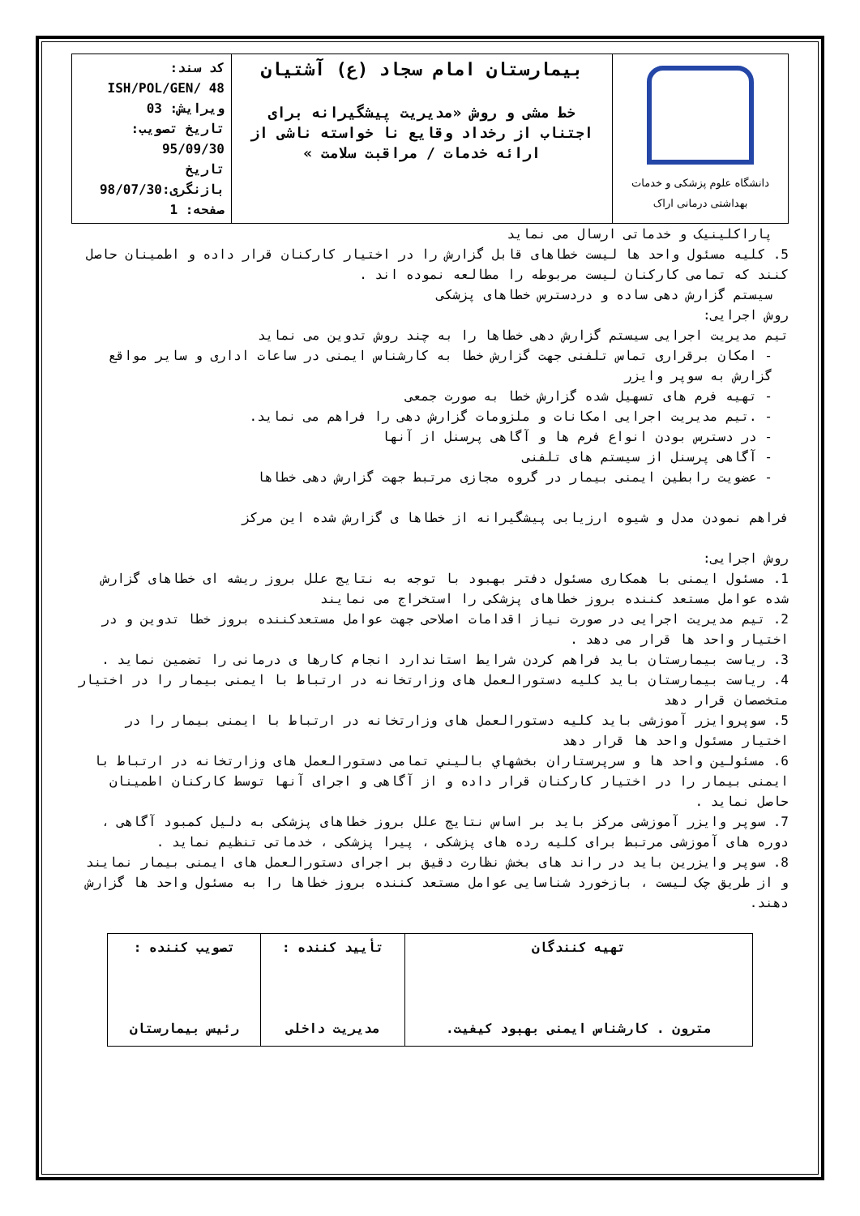| دانشگاه علوم پزشکی و خدمات بهداشتی درمانی اراک | بیمارستان امام سجاد (ع) آشتیان خط مشی و روش «مدیریت پیشگیرانه برای اجتناب از رخداد وقایع نا خواسته ناشی از ارائه خدمات / مراقبت سلامت » | کد سند: ISH/POL/GEN/ 48 ویرایش: 03 تاریخ تصویب: 95/09/30 تاریخ بازنگری:98/07/30 صفحه: 1 |
پاراکلینیک و خدماتی ارسال می نماید
5. کلیه مسئول واحد ها لیست خطاهای قابل گزارش را در اختیار کارکنان قرار داده و اطمینان حاصل کنند که تمامی کارکنان لیست مربوطه را مطالعه نموده اند .
سیستم گزارش دهی ساده و دردسترس خطاهای پزشکی
روش اجرایی:
تیم مدیریت اجرایی سیستم گزارش دهی خطاها را به چند روش تدوین می نماید
- امکان برقراری تماس تلفنی جهت گزارش خطا به کارشناس ایمنی در ساعات اداری و سایر مواقع گزارش به سوپر وایزر
- تهیه فرم های تسهیل شده گزارش خطا به صورت جمعی
- .تیم مدیریت اجرایی امکانات و ملزومات گزارش دهی را فراهم می نماید.
- در دسترس بودن انواع فرم ها و آگاهی پرسنل از آنها
- آگاهی پرسنل از سیستم های تلفنی
- عضویت رابطین ایمنی بیمار در گروه مجازی مرتبط جهت گزارش دهی خطاها
فراهم نمودن مدل و شیوه ارزیابی پیشگیرانه از خطاها ی گزارش شده این مرکز
روش اجرایی:
1. مسئول ایمنی با همکاری مسئول دفتر بهبود با توجه به نتایج علل بروز ریشه ای خطاهای گزارش شده عوامل مستعد کننده بروز خطاهای پزشکی را استخراج می نمایند
2. تیم مدیریت اجرایی در صورت نیاز اقدامات اصلاحی جهت عوامل مستعدکننده بروز خطا تدوین و در اختیار واحد ها قرار می دهد .
3. ریاست بیمارستان باید فراهم کردن شرایط استاندارد انجام کارها ی درمانی را تضمین نماید .
4. ریاست بیمارستان باید کلیه دستورالعمل های وزارتخانه در ارتباط با ایمنی بیمار را در اختیار متخصصان قرار دهد
5. سوپروایزر آموزشی باید کلیه دستورالعمل های وزارتخانه در ارتباط با ایمنی بیمار را در اختیار مسئول واحد ها قرار دهد
6. مسئولین واحد ها و سرپرستاران بخشهاي باليني تمامی دستورالعمل های وزارتخانه در ارتباط با ایمنی بیمار را در اختیار کارکنان قرار داده و از آگاهی و اجرای آنها توسط کارکنان اطمینان حاصل نماید .
7. سوپر وایزر آموزشی مرکز باید بر اساس نتایج علل بروز خطاهای پزشکی به دلیل کمبود آگاهی ، دوره های آموزشی مرتبط برای کلیه رده های پزشکی ، پیرا پزشکی ، خدماتی تنظیم نماید .
8. سوپر وایزرین باید در راند های بخش نظارت دقیق بر اجرای دستورالعمل های ایمنی بیمار نمایند و از طریق چک لیست ، بازخورد شناسایی عوامل مستعد کننده بروز خطاها را به مسئول واحد ها گزارش دهند.
| تهیه کنندگان مترون . کارشناس ایمنی بهبود کیفیت. | تأیید کننده : مدیریت داخلی | تصویب کننده : رئیس بیمارستان |